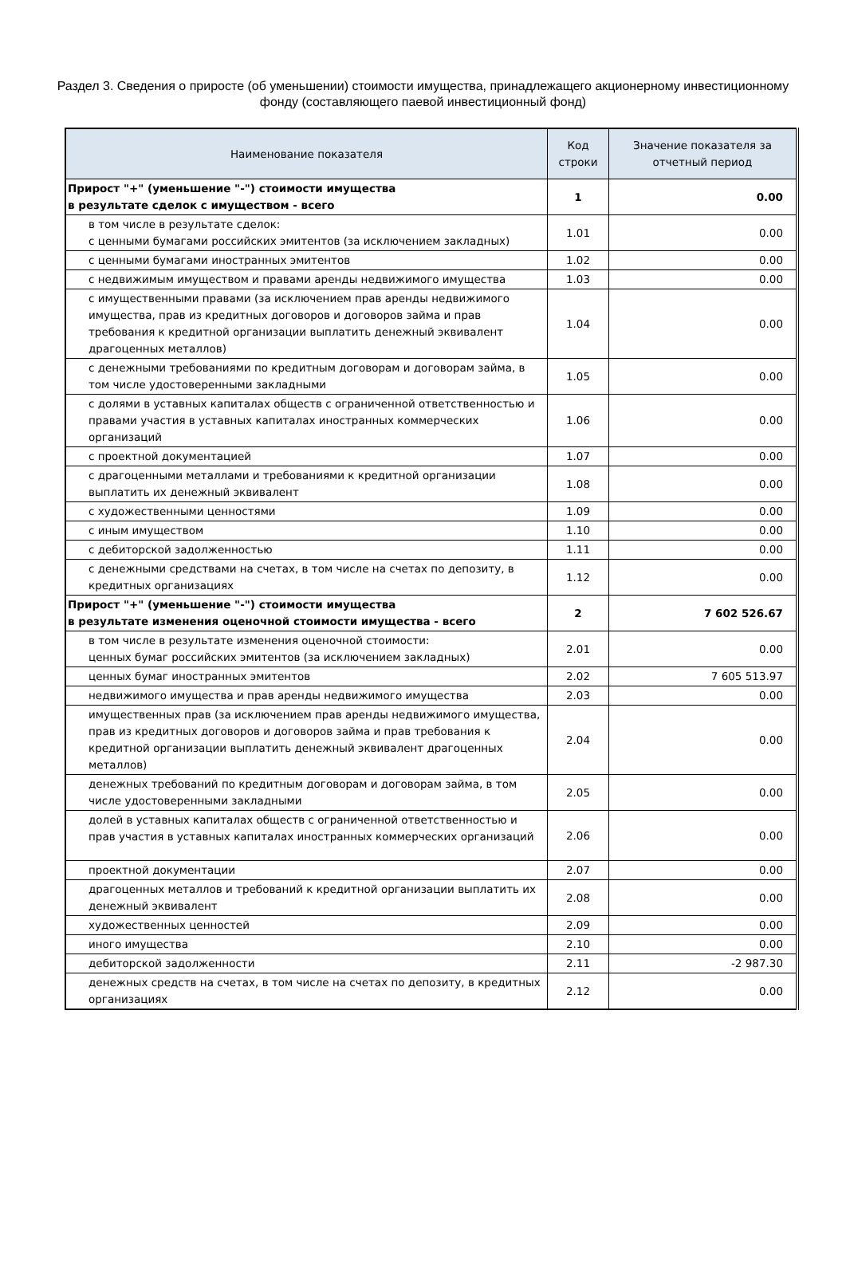Раздел 3. Сведения о приросте (об уменьшении) стоимости имущества, принадлежащего акционерному инвестиционному фонду (составляющего паевой инвестиционный фонд)
| Наименование показателя | Код строки | Значение показателя за отчетный период |
| --- | --- | --- |
| Прирост "+" (уменьшение "-") стоимости имущества в результате сделок с имуществом - всего | 1 | 0.00 |
| в том числе в результате сделок: с ценными бумагами российских эмитентов (за исключением закладных) | 1.01 | 0.00 |
| с ценными бумагами иностранных эмитентов | 1.02 | 0.00 |
| с недвижимым имуществом и правами аренды недвижимого имущества | 1.03 | 0.00 |
| с имущественными правами (за исключением прав аренды недвижимого имущества, прав из кредитных договоров и договоров займа и прав требования к кредитной организации выплатить денежный эквивалент драгоценных металлов) | 1.04 | 0.00 |
| с денежными требованиями по кредитным договорам и договорам займа, в том числе удостоверенными закладными | 1.05 | 0.00 |
| с долями в уставных капиталах обществ с ограниченной ответственностью и правами участия в уставных капиталах иностранных коммерческих организаций | 1.06 | 0.00 |
| с проектной документацией | 1.07 | 0.00 |
| с драгоценными металлами и требованиями к кредитной организации выплатить их денежный эквивалент | 1.08 | 0.00 |
| с художественными ценностями | 1.09 | 0.00 |
| с иным имуществом | 1.10 | 0.00 |
| с дебиторской задолженностью | 1.11 | 0.00 |
| с денежными средствами на счетах, в том числе на счетах по депозиту, в кредитных организациях | 1.12 | 0.00 |
| Прирост "+" (уменьшение "-") стоимости имущества в результате изменения оценочной стоимости имущества - всего | 2 | 7 602 526.67 |
| в том числе в результате изменения оценочной стоимости: ценных бумаг российских эмитентов (за исключением закладных) | 2.01 | 0.00 |
| ценных бумаг иностранных эмитентов | 2.02 | 7 605 513.97 |
| недвижимого имущества и прав аренды недвижимого имущества | 2.03 | 0.00 |
| имущественных прав (за исключением прав аренды недвижимого имущества, прав из кредитных договоров и договоров займа и прав требования к кредитной организации выплатить денежный эквивалент драгоценных металлов) | 2.04 | 0.00 |
| денежных требований по кредитным договорам и договорам займа, в том числе удостоверенными закладными | 2.05 | 0.00 |
| долей в уставных капиталах обществ с ограниченной ответственностью и прав участия в уставных капиталах иностранных коммерческих организаций | 2.06 | 0.00 |
| проектной документации | 2.07 | 0.00 |
| драгоценных металлов и требований к кредитной организации выплатить их денежный эквивалент | 2.08 | 0.00 |
| художественных ценностей | 2.09 | 0.00 |
| иного имущества | 2.10 | 0.00 |
| дебиторской задолженности | 2.11 | -2 987.30 |
| денежных средств на счетах, в том числе на счетах по депозиту, в кредитных организациях | 2.12 | 0.00 |